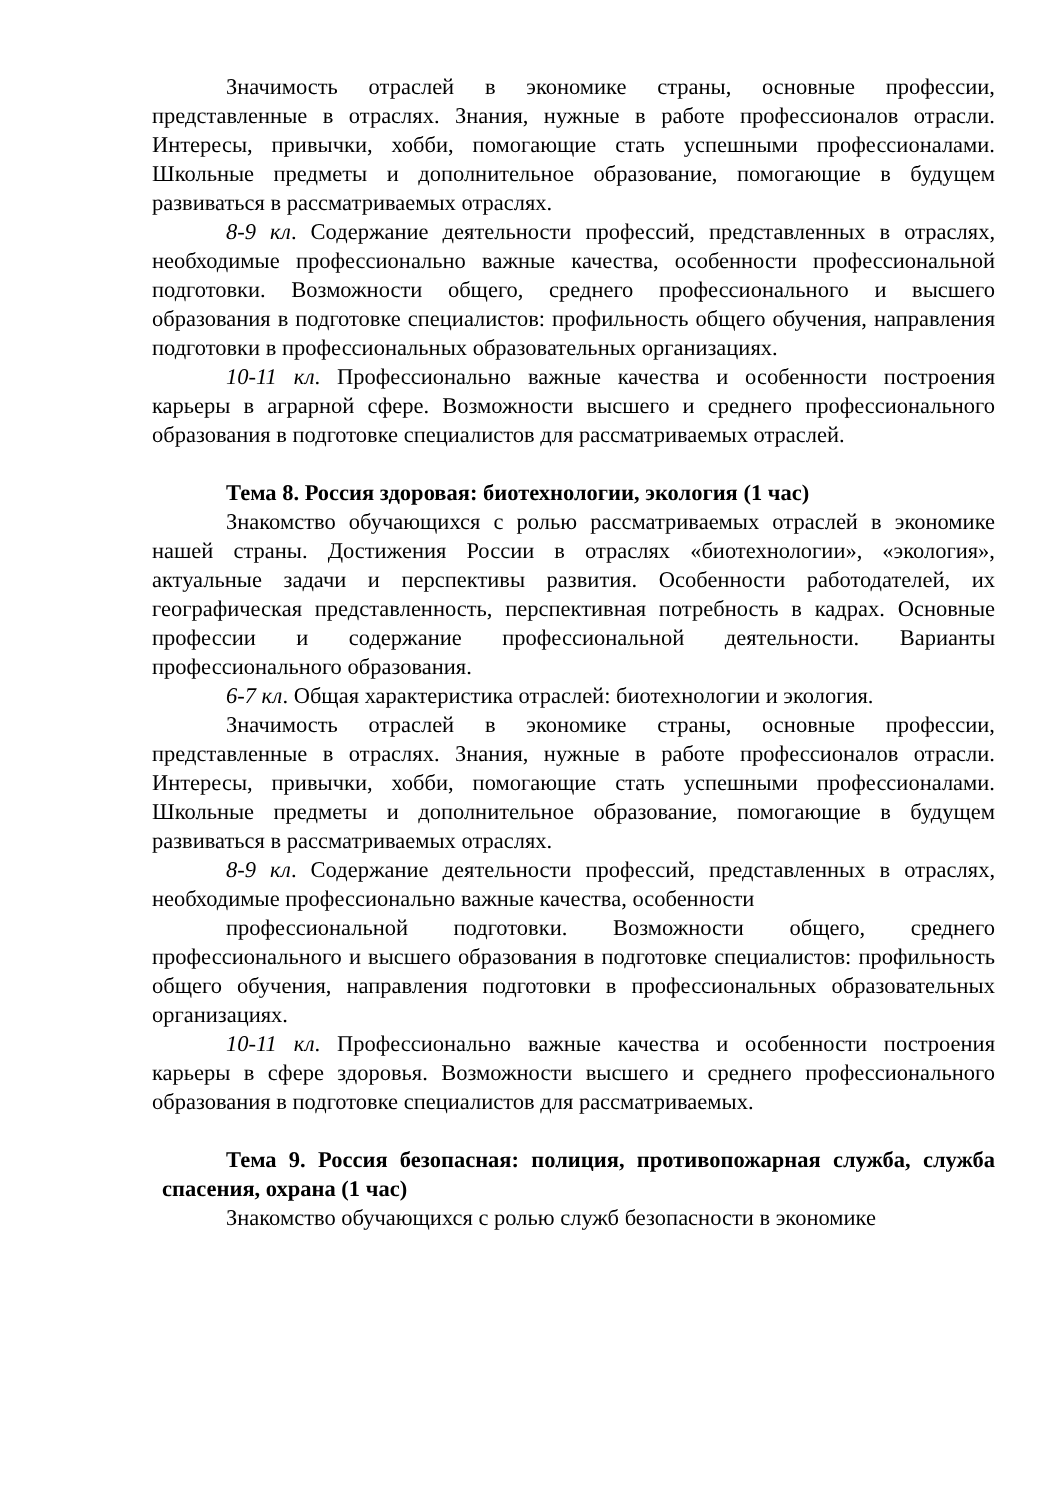Значимость отраслей в экономике страны, основные профессии, представленные в отраслях. Знания, нужные в работе профессионалов отрасли. Интересы, привычки, хобби, помогающие стать успешными профессионалами. Школьные предметы и дополнительное образование, помогающие в будущем развиваться в рассматриваемых отраслях.
8-9 кл. Содержание деятельности профессий, представленных в отраслях, необходимые профессионально важные качества, особенности профессиональной подготовки. Возможности общего, среднего профессионального и высшего образования в подготовке специалистов: профильность общего обучения, направления подготовки в профессиональных образовательных организациях.
10-11 кл. Профессионально важные качества и особенности построения карьеры в аграрной сфере. Возможности высшего и среднего профессионального образования в подготовке специалистов для рассматриваемых отраслей.
Тема 8. Россия здоровая: биотехнологии, экология (1 час)
Знакомство обучающихся с ролью рассматриваемых отраслей в экономике нашей страны. Достижения России в отраслях «биотехнологии», «экология», актуальные задачи и перспективы развития. Особенности работодателей, их географическая представленность, перспективная потребность в кадрах. Основные профессии и содержание профессиональной деятельности. Варианты профессионального образования.
6-7 кл. Общая характеристика отраслей: биотехнологии и экология.
Значимость отраслей в экономике страны, основные профессии, представленные в отраслях. Знания, нужные в работе профессионалов отрасли. Интересы, привычки, хобби, помогающие стать успешными профессионалами. Школьные предметы и дополнительное образование, помогающие в будущем развиваться в рассматриваемых отраслях.
8-9 кл. Содержание деятельности профессий, представленных в отраслях, необходимые профессионально важные качества, особенности
профессиональной подготовки. Возможности общего, среднего профессионального и высшего образования в подготовке специалистов: профильность общего обучения, направления подготовки в профессиональных образовательных организациях.
10-11 кл. Профессионально важные качества и особенности построения карьеры в сфере здоровья. Возможности высшего и среднего профессионального образования в подготовке специалистов для рассматриваемых.
Тема 9. Россия безопасная: полиция, противопожарная служба, служба спасения, охрана (1 час)
Знакомство обучающихся с ролью служб безопасности в экономике